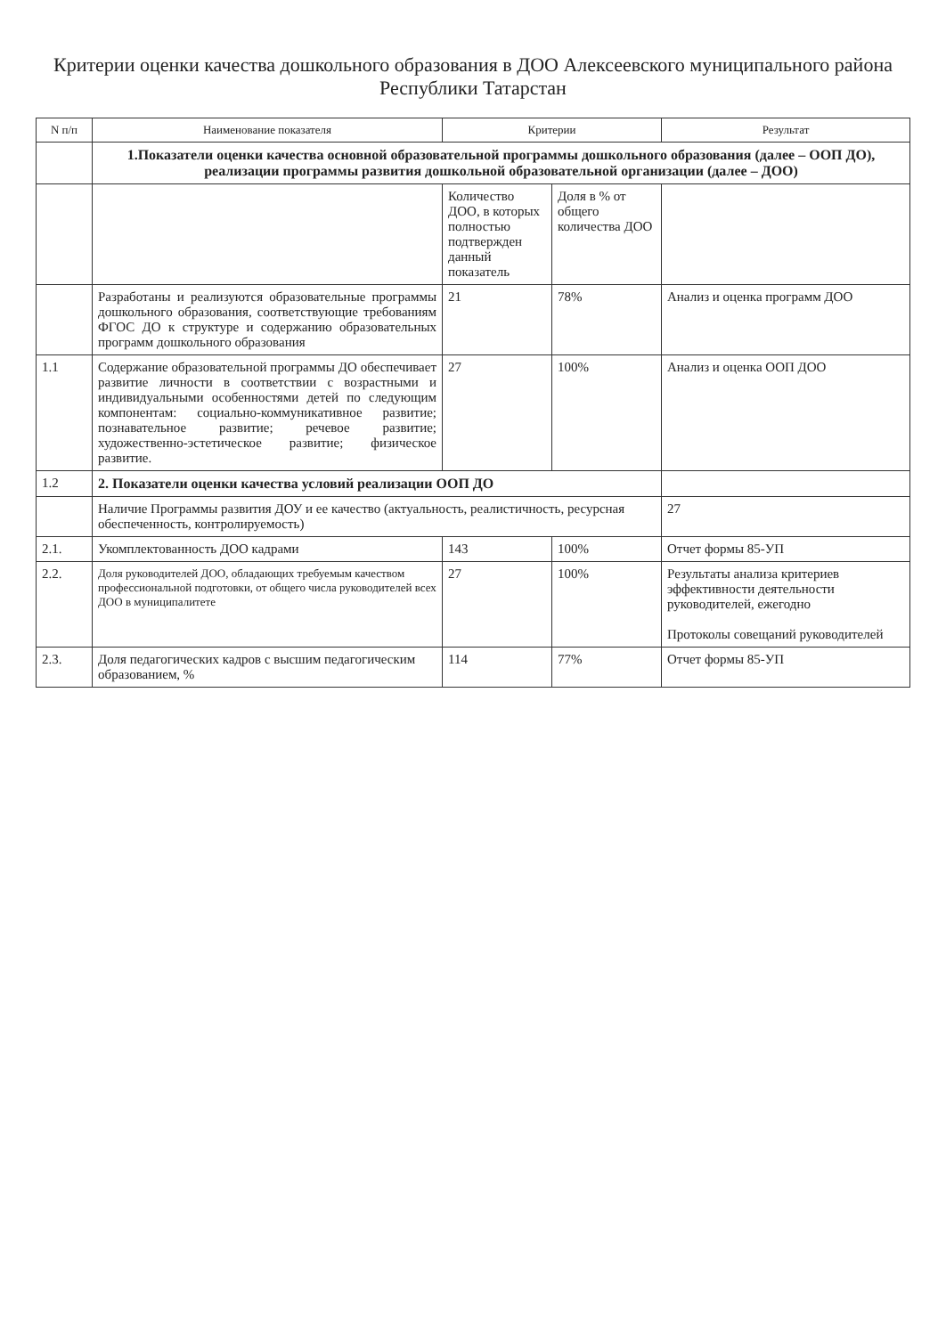Критерии оценки качества дошкольного образования в ДОО Алексеевского муниципального района Республики Татарстан
| N п/п | Наименование показателя | Критерии | | Результат |
| --- | --- | --- | --- | --- |
| | 1.Показатели оценки качества основной образовательной программы дошкольного образования (далее – ООП ДО), реализации программы развития дошкольной образовательной организации (далее – ДОО) | | | |
| | | Количество ДОО, в которых полностью подтвержден данный показатель | Доля в % от общего количества ДОО | |
| | Разработаны и реализуются образовательные программы дошкольного образования, соответствующие требованиям ФГОС ДО к структуре и содержанию образовательных программ дошкольного образования | 21 | 78% | Анализ и оценка программ ДОО |
| 1.1 | Содержание образовательной программы ДО обеспечивает развитие личности в соответствии с возрастными и индивидуальными особенностями детей по следующим компонентам: социально-коммуникативное развитие; познавательное развитие; речевое развитие; художественно-эстетическое развитие; физическое развитие. | 27 | 100% | Анализ и оценка ООП ДОО |
| 1.2 | 2. Показатели оценки качества условий реализации ООП ДО | | | |
| | Наличие Программы развития ДОУ и ее качество (актуальность, реалистичность, ресурсная обеспеченность, контролируемость) | | | 27 |
| 2.1. | Укомплектованность ДОО кадрами | 143 | 100% | Отчет формы 85-УП |
| 2.2. | Доля руководителей ДОО, обладающих требуемым качеством профессиональной подготовки, от общего числа руководителей всех ДОО в муниципалитете | 27 | 100% | Результаты анализа критериев эффективности деятельности руководителей, ежегодно Протоколы совещаний руководителей |
| 2.3. | Доля педагогических кадров с высшим педагогическим образованием, % | 114 | 77% | Отчет формы 85-УП |